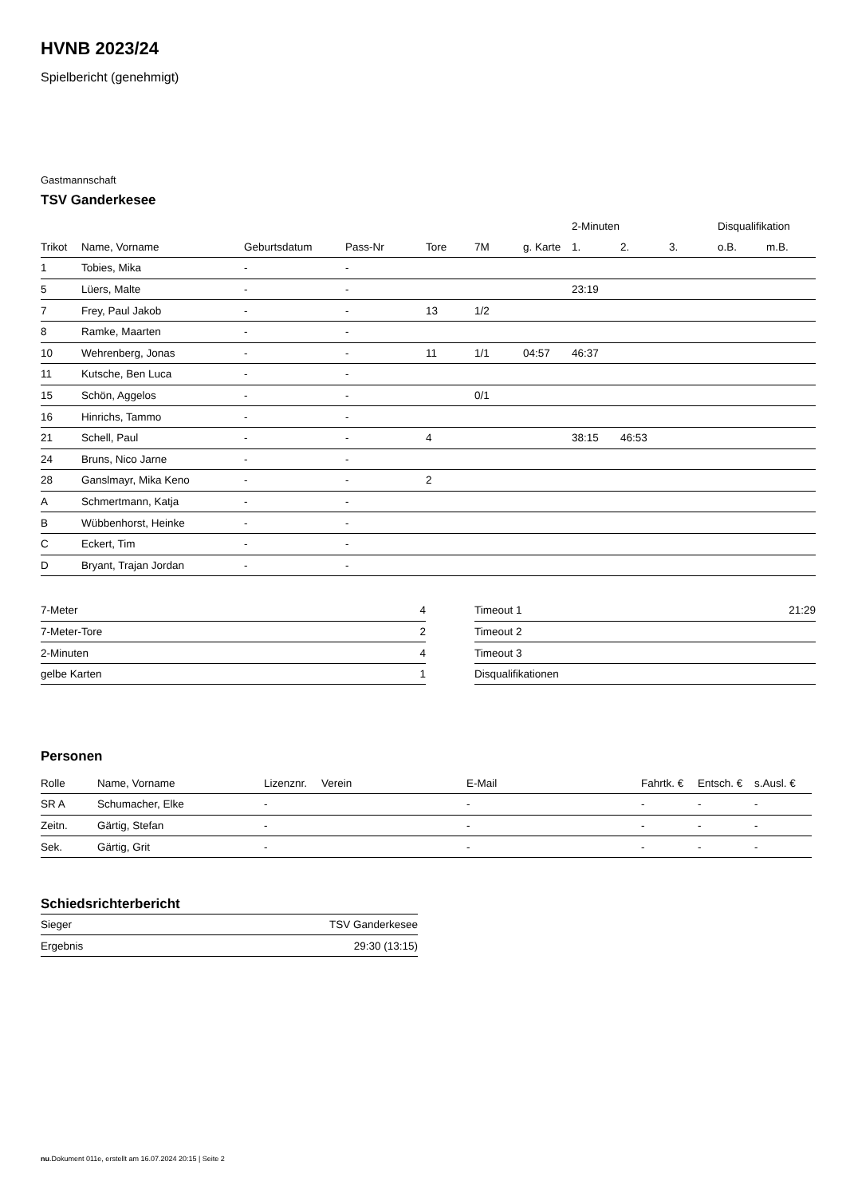HVNB 2023/24
Spielbericht (genehmigt)
Gastmannschaft
TSV Ganderkesee
| | | | | | | | 2-Minuten | | | Disqualifikation | |
| --- | --- | --- | --- | --- | --- | --- | --- | --- | --- | --- | --- |
| Trikot | Name, Vorname | Geburtsdatum | Pass-Nr | Tore | 7M | g. Karte | 1. | 2. | 3. | o.B. | m.B. |
| 1 | Tobies, Mika | - | - | | | | | | | | |
| 5 | Lüers, Malte | - | - | | | | 23:19 | | | | |
| 7 | Frey, Paul Jakob | - | - | 13 | 1/2 | | | | | | |
| 8 | Ramke, Maarten | - | - | | | | | | | | |
| 10 | Wehrenberg, Jonas | - | - | 11 | 1/1 | 04:57 | 46:37 | | | | |
| 11 | Kutsche, Ben Luca | - | - | | | | | | | | |
| 15 | Schön, Aggelos | - | - | | 0/1 | | | | | | |
| 16 | Hinrichs, Tammo | - | - | | | | | | | | |
| 21 | Schell, Paul | - | - | 4 | | | 38:15 | 46:53 | | | |
| 24 | Bruns, Nico Jarne | - | - | | | | | | | | |
| 28 | Ganslmayr, Mika Keno | - | - | 2 | | | | | | | |
| A | Schmertmann, Katja | - | - | | | | | | | | |
| B | Wübbenhorst, Heinke | - | - | | | | | | | | |
| C | Eckert, Tim | - | - | | | | | | | | |
| D | Bryant, Trajan Jordan | - | - | | | | | | | | |
| 7-Meter | 4 |
| 7-Meter-Tore | 2 |
| 2-Minuten | 4 |
| gelbe Karten | 1 |
| Timeout 1 | 21:29 |
| Timeout 2 | |
| Timeout 3 | |
| Disqualifikationen | |
Personen
| Rolle | Name, Vorname | Lizenznr. | Verein | E-Mail | Fahrtk. € | Entsch. € | s.Ausl. € |
| --- | --- | --- | --- | --- | --- | --- | --- |
| SR A | Schumacher, Elke | - | | - | - | - | - |
| Zeitn. | Gärtig, Stefan | - | | - | - | - | - |
| Sek. | Gärtig, Grit | - | | - | - | - | - |
Schiedsrichterbericht
| Sieger | TSV Ganderkesee |
| Ergebnis | 29:30 (13:15) |
nu.Dokument 011e, erstellt am 16.07.2024 20:15 | Seite 2